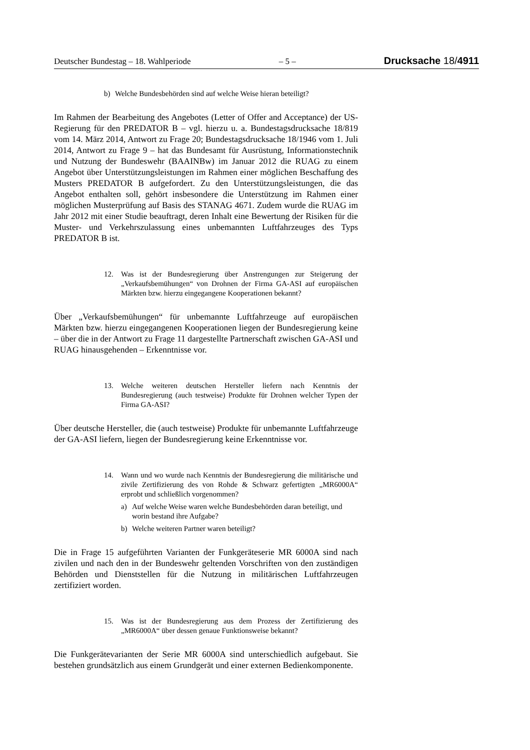Deutscher Bundestag – 18. Wahlperiode – 5 – Drucksache 18/4911
b) Welche Bundesbehörden sind auf welche Weise hieran beteiligt?
Im Rahmen der Bearbeitung des Angebotes (Letter of Offer and Acceptance) der US-Regierung für den PREDATOR B – vgl. hierzu u. a. Bundestagsdrucksache 18/819 vom 14. März 2014, Antwort zu Frage 20; Bundestagsdrucksache 18/1946 vom 1. Juli 2014, Antwort zu Frage 9 – hat das Bundesamt für Ausrüstung, Informationstechnik und Nutzung der Bundeswehr (BAAINBw) im Januar 2012 die RUAG zu einem Angebot über Unterstützungsleistungen im Rahmen einer möglichen Beschaffung des Musters PREDATOR B aufgefordert. Zu den Unterstützungsleistungen, die das Angebot enthalten soll, gehört insbesondere die Unterstützung im Rahmen einer möglichen Musterprüfung auf Basis des STANAG 4671. Zudem wurde die RUAG im Jahr 2012 mit einer Studie beauftragt, deren Inhalt eine Bewertung der Risiken für die Muster- und Verkehrszulassung eines unbemannten Luftfahrzeuges des Typs PREDATOR B ist.
12. Was ist der Bundesregierung über Anstrengungen zur Steigerung der „Verkaufsbemühungen“ von Drohnen der Firma GA-ASI auf europäischen Märkten bzw. hierzu eingegangene Kooperationen bekannt?
Über „Verkaufsbemühungen“ für unbemannte Luftfahrzeuge auf europäischen Märkten bzw. hierzu eingegangenen Kooperationen liegen der Bundesregierung keine – über die in der Antwort zu Frage 11 dargestellte Partnerschaft zwischen GA-ASI und RUAG hinausgehenden – Erkenntnisse vor.
13. Welche weiteren deutschen Hersteller liefern nach Kenntnis der Bundesregierung (auch testweise) Produkte für Drohnen welcher Typen der Firma GA-ASI?
Über deutsche Hersteller, die (auch testweise) Produkte für unbemannte Luftfahrzeuge der GA-ASI liefern, liegen der Bundesregierung keine Erkenntnisse vor.
14. Wann und wo wurde nach Kenntnis der Bundesregierung die militärische und zivile Zertifizierung des von Rohde & Schwarz gefertigten „MR6000A“ erprobt und schließlich vorgenommen?
a) Auf welche Weise waren welche Bundesbehörden daran beteiligt, und worin bestand ihre Aufgabe?
b) Welche weiteren Partner waren beteiligt?
Die in Frage 15 aufgeführten Varianten der Funkgeräteserie MR 6000A sind nach zivilen und nach den in der Bundeswehr geltenden Vorschriften von den zuständigen Behörden und Dienststellen für die Nutzung in militärischen Luftfahrzeugen zertifiziert worden.
15. Was ist der Bundesregierung aus dem Prozess der Zertifizierung des „MR6000A“ über dessen genaue Funktionsweise bekannt?
Die Funkgerätevarianten der Serie MR 6000A sind unterschiedlich aufgebaut. Sie bestehen grundsätzlich aus einem Grundgerät und einer externen Bedienkomponente.